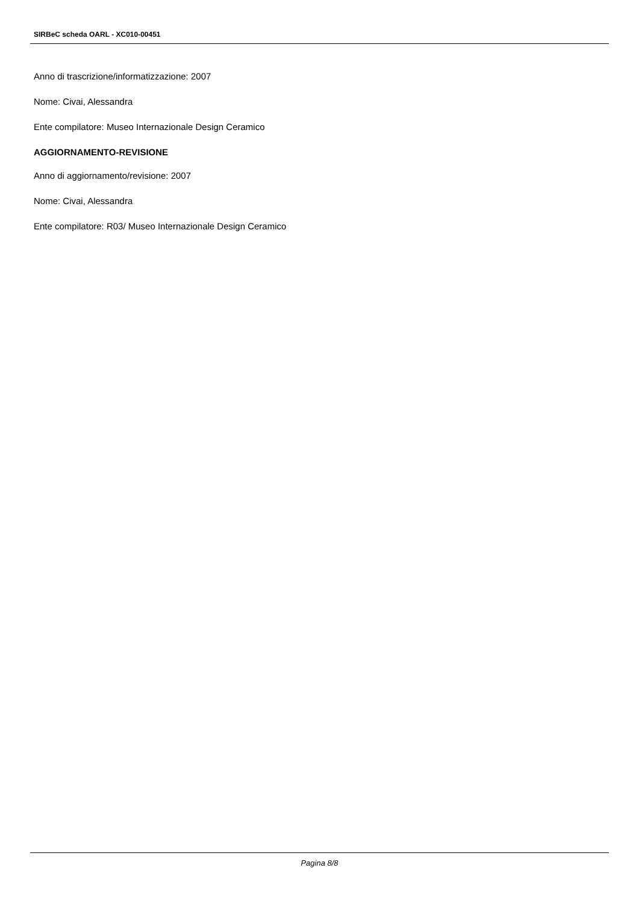SIRBeC scheda OARL - XC010-00451
Anno di trascrizione/informatizzazione: 2007
Nome: Civai, Alessandra
Ente compilatore: Museo Internazionale Design Ceramico
AGGIORNAMENTO-REVISIONE
Anno di aggiornamento/revisione: 2007
Nome: Civai, Alessandra
Ente compilatore: R03/ Museo Internazionale Design Ceramico
Pagina 8/8